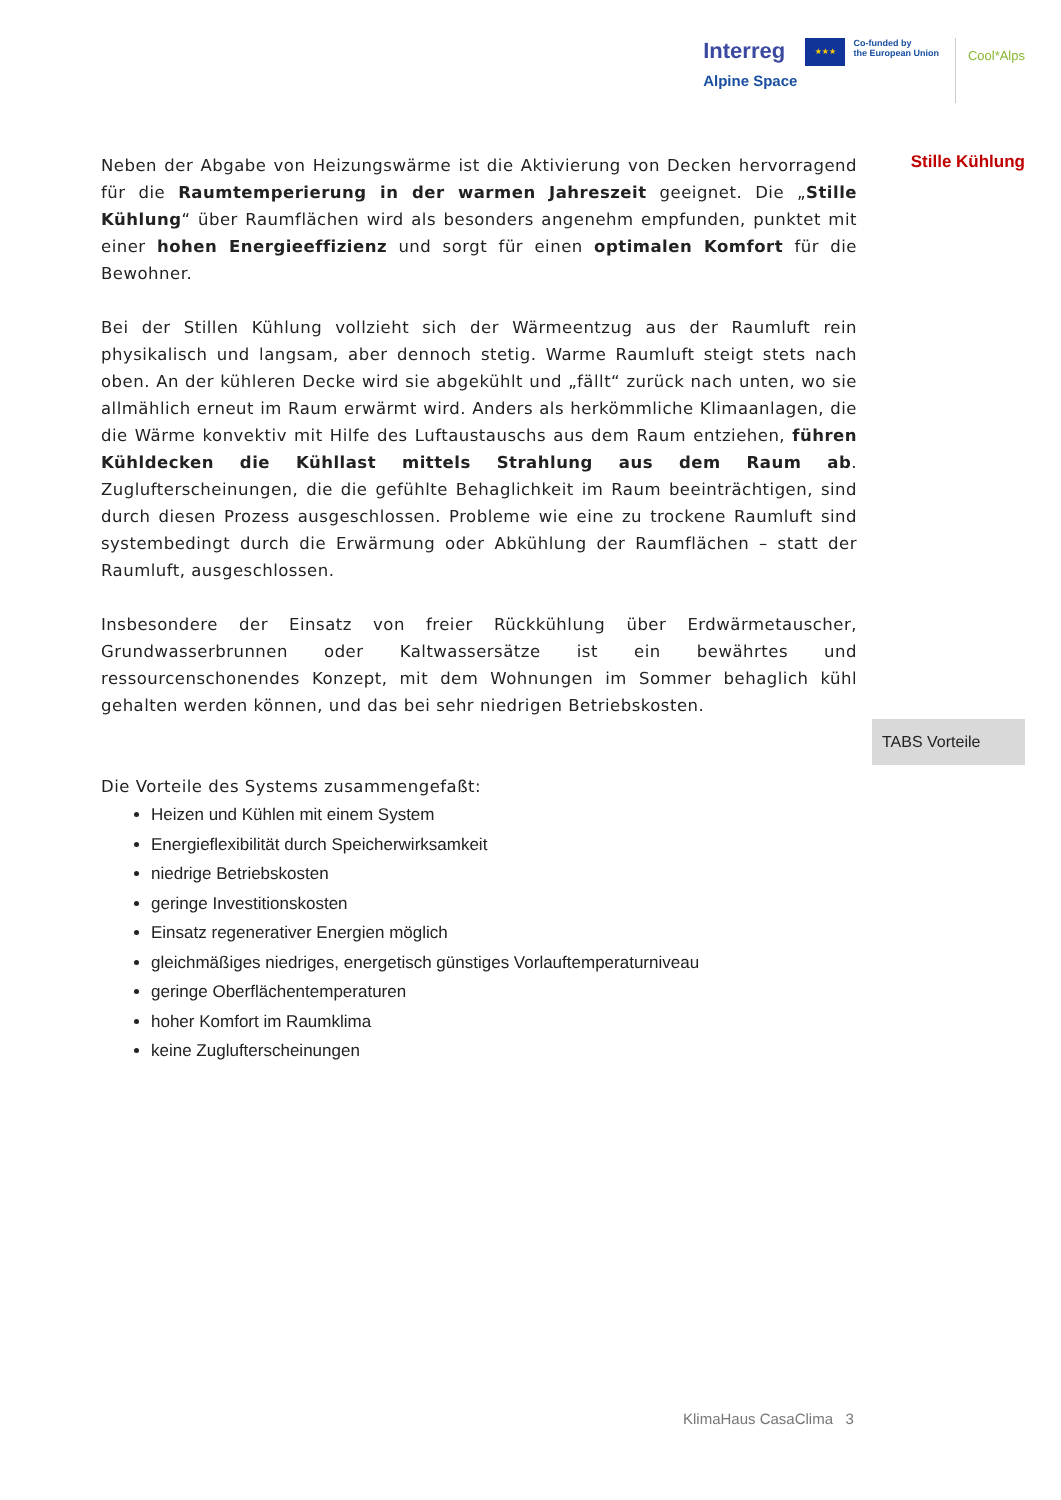Interreg
Alpine Space
★★★
Co-funded by
the European Union
Cool*Alps
Neben der Abgabe von Heizungswärme ist die Aktivierung von Decken hervorragend für die Raumtemperierung in der warmen Jahreszeit geeignet. Die „Stille Kühlung“ über Raumflächen wird als besonders angenehm empfunden, punktet mit einer hohen Energieeffizienz und sorgt für einen optimalen Komfort für die Bewohner.
Bei der Stillen Kühlung vollzieht sich der Wärmeentzug aus der Raumluft rein physikalisch und langsam, aber dennoch stetig. Warme Raumluft steigt stets nach oben. An der kühleren Decke wird sie abgekühlt und „fällt“ zurück nach unten, wo sie allmählich erneut im Raum erwärmt wird. Anders als herkömmliche Klimaanlagen, die die Wärme konvektiv mit Hilfe des Luftaustauschs aus dem Raum entziehen, führen Kühldecken die Kühllast mittels Strahlung aus dem Raum ab. Zuglufterscheinungen, die die gefühlte Behaglichkeit im Raum beeinträchtigen, sind durch diesen Prozess ausgeschlossen. Probleme wie eine zu trockene Raumluft sind systembedingt durch die Erwärmung oder Abkühlung der Raumflächen – statt der Raumluft, ausgeschlossen.
Insbesondere der Einsatz von freier Rückkühlung über Erdwärmetauscher, Grundwasserbrunnen oder Kaltwassersätze ist ein bewährtes und ressourcenschonendes Konzept, mit dem Wohnungen im Sommer behaglich kühl gehalten werden können, und das bei sehr niedrigen Betriebskosten.
Die Vorteile des Systems zusammengefaßt:
Heizen und Kühlen mit einem System
Energieflexibilität durch Speicherwirksamkeit
niedrige Betriebskosten
geringe Investitionskosten
Einsatz regenerativer Energien möglich
gleichmäßiges niedriges, energetisch günstiges Vorlauftemperaturniveau
geringe Oberflächentemperaturen
hoher Komfort im Raumklima
keine Zuglufterscheinungen
Stille Kühlung
TABS Vorteile
KlimaHaus CasaClima 3